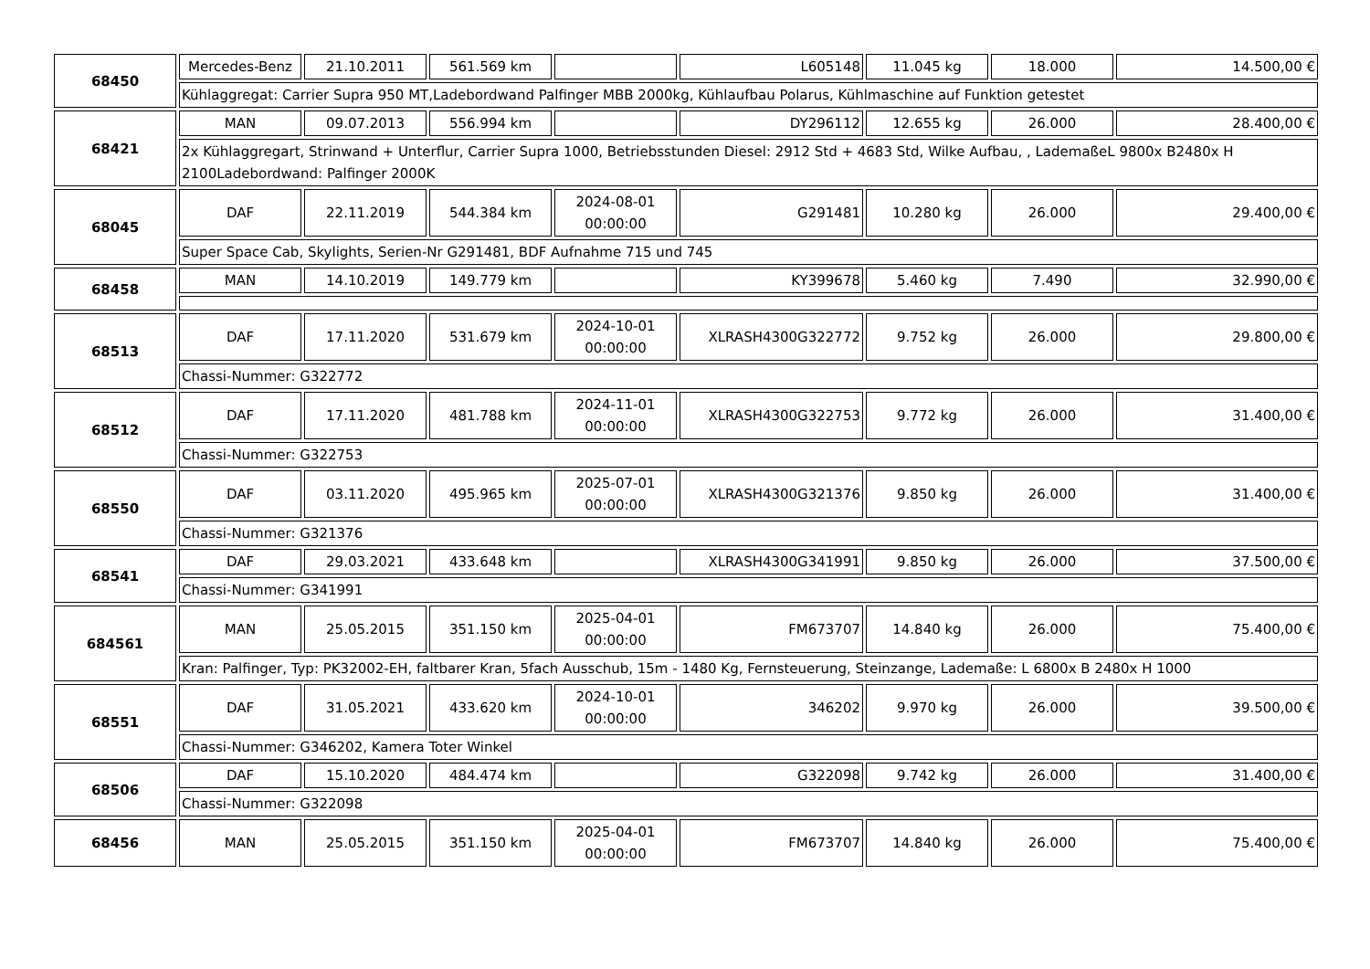| 68450 | Mercedes-Benz | 21.10.2011 | 561.569 km | | L605148 | 11.045 kg | 18.000 | 14.500,00 € |
| | Kühlaggregat: Carrier Supra 950 MT,Ladebordwand Palfinger MBB 2000kg, Kühlaufbau Polarus, Kühlmaschine auf Funktion getestet | | | | | | | |
| 68421 | MAN | 09.07.2013 | 556.994 km | | DY296112 | 12.655 kg | 26.000 | 28.400,00 € |
| | 2x Kühlaggregart, Strinwand + Unterflur, Carrier Supra 1000, Betriebsstunden Diesel: 2912 Std + 4683 Std, Wilke Aufbau, , LademaßeL 9800x B2480x H 2100Ladebordwand: Palfinger 2000K | | | | | | | |
| 68045 | DAF | 22.11.2019 | 544.384 km | 2024-08-01 00:00:00 | G291481 | 10.280 kg | 26.000 | 29.400,00 € |
| | Super Space Cab, Skylights, Serien-Nr G291481, BDF Aufnahme 715 und 745 | | | | | | | |
| 68458 | MAN | 14.10.2019 | 149.779 km | | KY399678 | 5.460 kg | 7.490 | 32.990,00 € |
| 68513 | DAF | 17.11.2020 | 531.679 km | 2024-10-01 00:00:00 | XLRASH4300G322772 | 9.752 kg | 26.000 | 29.800,00 € |
| | Chassi-Nummer: G322772 | | | | | | | |
| 68512 | DAF | 17.11.2020 | 481.788 km | 2024-11-01 00:00:00 | XLRASH4300G322753 | 9.772 kg | 26.000 | 31.400,00 € |
| | Chassi-Nummer: G322753 | | | | | | | |
| 68550 | DAF | 03.11.2020 | 495.965 km | 2025-07-01 00:00:00 | XLRASH4300G321376 | 9.850 kg | 26.000 | 31.400,00 € |
| | Chassi-Nummer: G321376 | | | | | | | |
| 68541 | DAF | 29.03.2021 | 433.648 km | | XLRASH4300G341991 | 9.850 kg | 26.000 | 37.500,00 € |
| | Chassi-Nummer: G341991 | | | | | | | |
| 684561 | MAN | 25.05.2015 | 351.150 km | 2025-04-01 00:00:00 | FM673707 | 14.840 kg | 26.000 | 75.400,00 € |
| | Kran: Palfinger, Typ: PK32002-EH, faltbarer Kran, 5fach Ausschub, 15m - 1480 Kg, Fernsteuerung, Steinzange, Lademaße: L 6800x B 2480x H 1000 | | | | | | | |
| 68551 | DAF | 31.05.2021 | 433.620 km | 2024-10-01 00:00:00 | 346202 | 9.970 kg | 26.000 | 39.500,00 € |
| | Chassi-Nummer: G346202, Kamera Toter Winkel | | | | | | | |
| 68506 | DAF | 15.10.2020 | 484.474 km | | G322098 | 9.742 kg | 26.000 | 31.400,00 € |
| | Chassi-Nummer: G322098 | | | | | | | |
| 68456 | MAN | 25.05.2015 | 351.150 km | 2025-04-01 00:00:00 | FM673707 | 14.840 kg | 26.000 | 75.400,00 € |